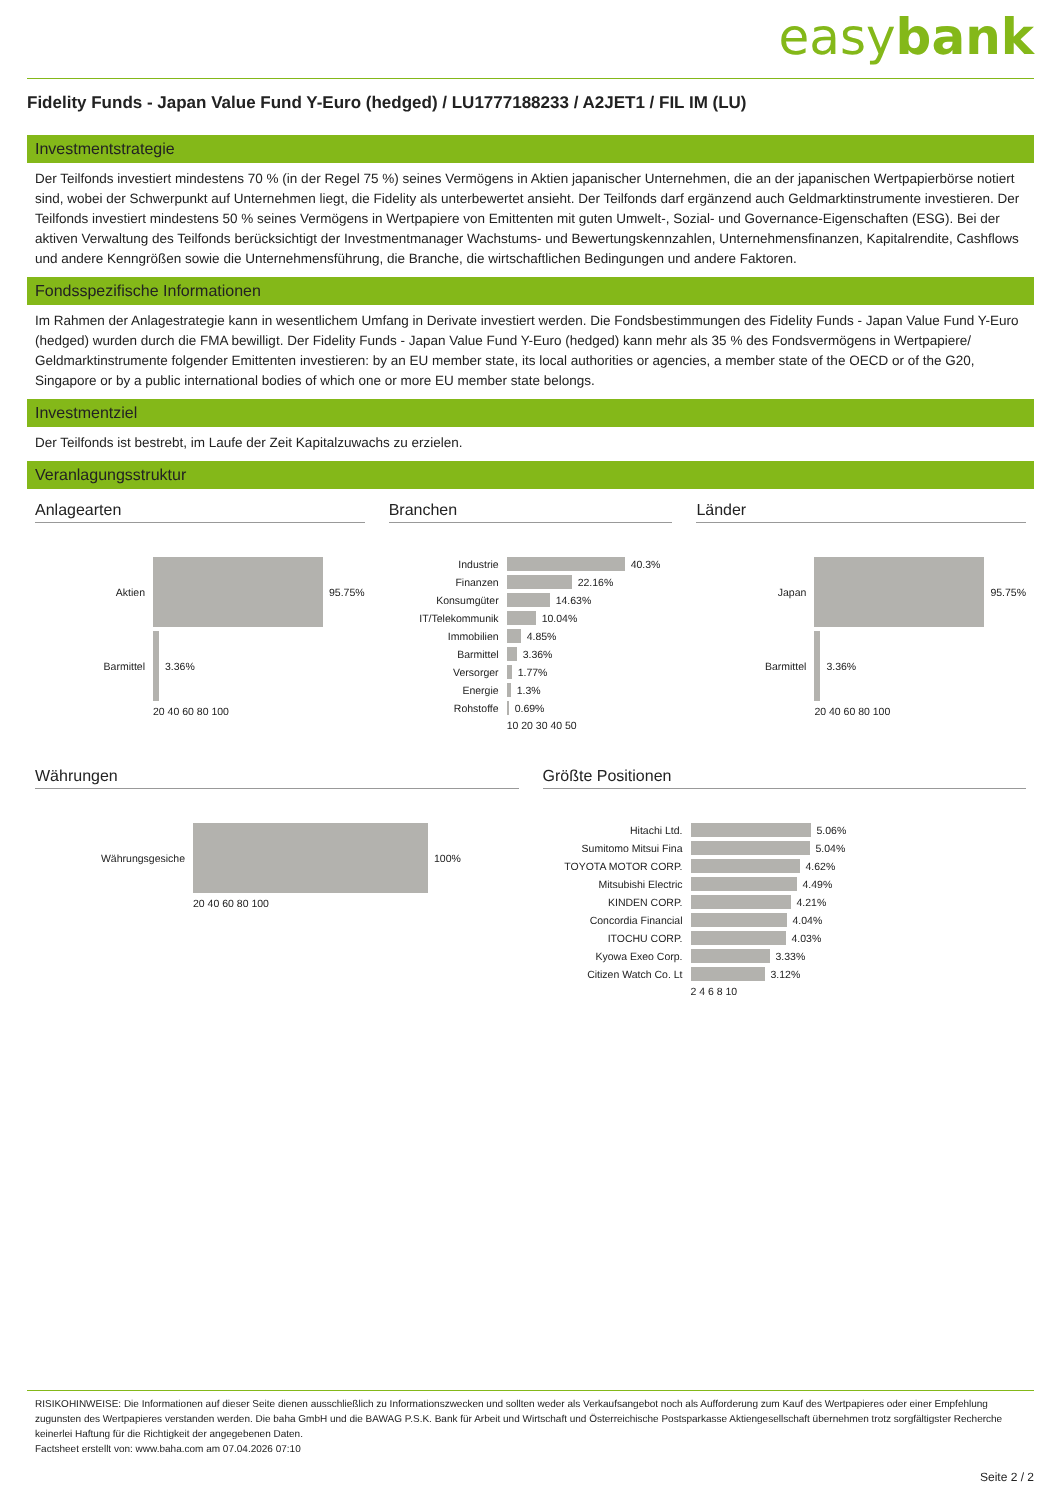easybank
Fidelity Funds - Japan Value Fund Y-Euro (hedged) / LU1777188233 / A2JET1 / FIL IM (LU)
Investmentstrategie
Der Teilfonds investiert mindestens 70 % (in der Regel 75 %) seines Vermögens in Aktien japanischer Unternehmen, die an der japanischen Wertpapierbörse notiert sind, wobei der Schwerpunkt auf Unternehmen liegt, die Fidelity als unterbewertet ansieht. Der Teilfonds darf ergänzend auch Geldmarktinstrumente investieren. Der Teilfonds investiert mindestens 50 % seines Vermögens in Wertpapiere von Emittenten mit guten Umwelt-, Sozial- und Governance-Eigenschaften (ESG). Bei der aktiven Verwaltung des Teilfonds berücksichtigt der Investmentmanager Wachstums- und Bewertungskennzahlen, Unternehmensfinanzen, Kapitalrendite, Cashflows und andere Kenngrößen sowie die Unternehmensführung, die Branche, die wirtschaftlichen Bedingungen und andere Faktoren.
Fondsspezifische Informationen
Im Rahmen der Anlagestrategie kann in wesentlichem Umfang in Derivate investiert werden. Die Fondsbestimmungen des Fidelity Funds - Japan Value Fund Y-Euro (hedged) wurden durch die FMA bewilligt. Der Fidelity Funds - Japan Value Fund Y-Euro (hedged) kann mehr als 35 % des Fondsvermögens in Wertpapiere/ Geldmarktinstrumente folgender Emittenten investieren: by an EU member state, its local authorities or agencies, a member state of the OECD or of the G20, Singapore or by a public international bodies of which one or more EU member state belongs.
Investmentziel
Der Teilfonds ist bestrebt, im Laufe der Zeit Kapitalzuwachs zu erzielen.
Veranlagungsstruktur
Anlagearten
Aktien 95.75%
Barmittel 3.36%
20 40 60 80 100
Branchen
Industrie 40.3%
Finanzen 22.16%
Konsumgüter 14.63%
IT/Telekommunik 10.04%
Immobilien 4.85%
Barmittel 3.36%
Versorger 1.77%
Energie 1.3%
Rohstoffe 0.69%
10 20 30 40 50
Länder
Japan 95.75%
Barmittel 3.36%
20 40 60 80 100
Währungen
Währungsgesiche 100%
20 40 60 80 100
Größte Positionen
Hitachi Ltd. 5.06%
Sumitomo Mitsui Fina 5.04%
TOYOTA MOTOR CORP. 4.62%
Mitsubishi Electric 4.49%
KINDEN CORP. 4.21%
Concordia Financial 4.04%
ITOCHU CORP. 4.03%
Kyowa Exeo Corp. 3.33%
Citizen Watch Co. Lt 3.12%
2 4 6 8 10
RISIKOHINWEISE: Die Informationen auf dieser Seite dienen ausschließlich zu Informationszwecken und sollten weder als Verkaufsangebot noch als Aufforderung zum Kauf des Wertpapieres oder einer Empfehlung zugunsten des Wertpapieres verstanden werden. Die baha GmbH und die BAWAG P.S.K. Bank für Arbeit und Wirtschaft und Österreichische Postsparkasse Aktiengesellschaft übernehmen trotz sorgfältigster Recherche keinerlei Haftung für die Richtigkeit der angegebenen Daten.
Factsheet erstellt von: www.baha.com am 07.04.2026 07:10
Seite 2 / 2